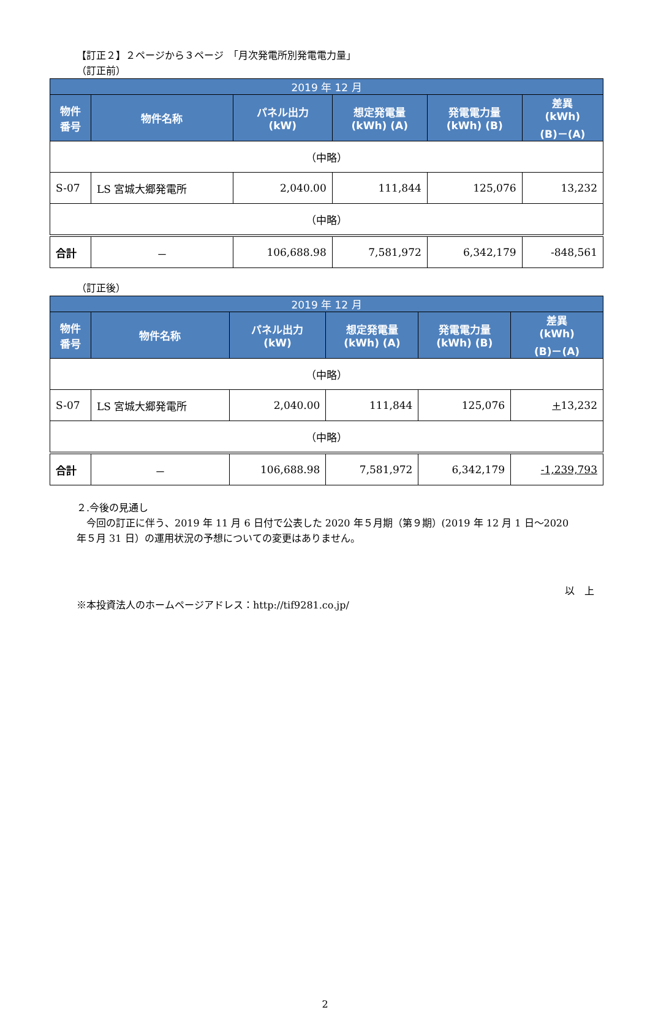【訂正２】２ページから３ページ　「月次発電所別発電電力量」
（訂正前）
| 2019 年 12 月 | | | | | |
| --- | --- | --- | --- | --- | --- |
| 物件 番号 | 物件名称 | パネル出力 (kW) | 想定発電量 (kWh) (A) | 発電電力量 (kWh) (B) | 差異 (kWh) (B)－(A) |
| （中略） | | | | | |
| S-07 | LS 宮城大郷発電所 | 2,040.00 | 111,844 | 125,076 | 13,232 |
| （中略） | | | | | |
| 合計 | － | 106,688.98 | 7,581,972 | 6,342,179 | -848,561 |
（訂正後）
| 2019 年 12 月 | | | | | |
| --- | --- | --- | --- | --- | --- |
| 物件 番号 | 物件名称 | パネル出力 (kW) | 想定発電量 (kWh) (A) | 発電電力量 (kWh) (B) | 差異 (kWh) (B)－(A) |
| （中略） | | | | | |
| S-07 | LS 宮城大郷発電所 | 2,040.00 | 111,844 | 125,076 | + 13,232 |
| （中略） | | | | | |
| 合計 | － | 106,688.98 | 7,581,972 | 6,342,179 | -1,239,793 |
２.今後の見通し
　今回の訂正に伴う、2019 年 11 月 6 日付で公表した 2020 年５月期（第９期）(2019 年 12 月 1 日～2020 年５月 31 日）の運用状況の予想についての変更はありません。
以　上
※本投資法人のホームページアドレス：http://tif9281.co.jp/
2